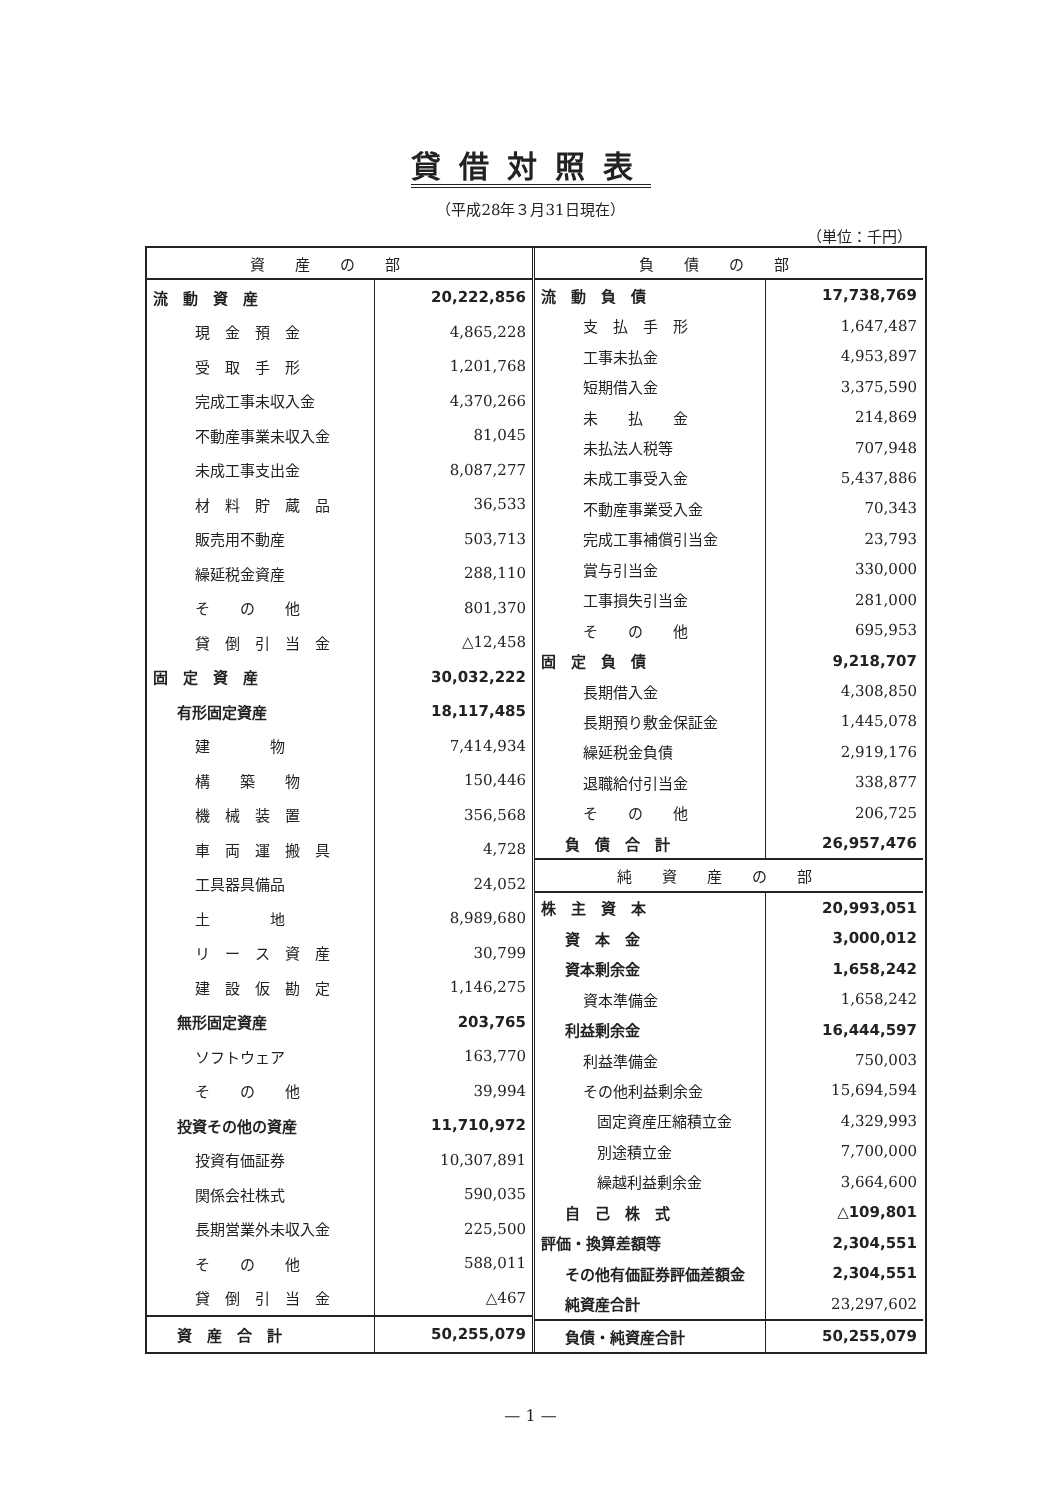貸借対照表
（平成28年３月31日現在）
（単位：千円）
| 資産の部 | |
| --- | --- |
| 流 動 資 産 | 20,222,856 |
| 現 金 預 金 | 4,865,228 |
| 受 取 手 形 | 1,201,768 |
| 完成工事未収入金 | 4,370,266 |
| 不動産事業未収入金 | 81,045 |
| 未成工事支出金 | 8,087,277 |
| 材 料 貯 蔵 品 | 36,533 |
| 販売用不動産 | 503,713 |
| 繰延税金資産 | 288,110 |
| そ の 他 | 801,370 |
| 貸 倒 引 当 金 | △12,458 |
| 固 定 資 産 | 30,032,222 |
| 有形固定資産 | 18,117,485 |
| 建 物 | 7,414,934 |
| 構 築 物 | 150,446 |
| 機 械 装 置 | 356,568 |
| 車 両 運 搬 具 | 4,728 |
| 工具器具備品 | 24,052 |
| 土 地 | 8,989,680 |
| リ ー ス 資 産 | 30,799 |
| 建 設 仮 勘 定 | 1,146,275 |
| 無形固定資産 | 203,765 |
| ソフトウェア | 163,770 |
| そ の 他 | 39,994 |
| 投資その他の資産 | 11,710,972 |
| 投資有価証券 | 10,307,891 |
| 関係会社株式 | 590,035 |
| 長期営業外未収入金 | 225,500 |
| そ の 他 | 588,011 |
| 貸 倒 引 当 金 | △467 |
| 資 産 合 計 | 50,255,079 |
| 負債の部 | |
| --- | --- |
| 流 動 負 債 | 17,738,769 |
| 支 払 手 形 | 1,647,487 |
| 工事未払金 | 4,953,897 |
| 短期借入金 | 3,375,590 |
| 未 払 金 | 214,869 |
| 未払法人税等 | 707,948 |
| 未成工事受入金 | 5,437,886 |
| 不動産事業受入金 | 70,343 |
| 完成工事補償引当金 | 23,793 |
| 賞与引当金 | 330,000 |
| 工事損失引当金 | 281,000 |
| そ の 他 | 695,953 |
| 固 定 負 債 | 9,218,707 |
| 長期借入金 | 4,308,850 |
| 長期預り敷金保証金 | 1,445,078 |
| 繰延税金負債 | 2,919,176 |
| 退職給付引当金 | 338,877 |
| そ の 他 | 206,725 |
| 負 債 合 計 | 26,957,476 |
| 純資産の部 | |
| 株 主 資 本 | 20,993,051 |
| 資 本 金 | 3,000,012 |
| 資本剰余金 | 1,658,242 |
| 資本準備金 | 1,658,242 |
| 利益剰余金 | 16,444,597 |
| 利益準備金 | 750,003 |
| その他利益剰余金 | 15,694,594 |
| 固定資産圧縮積立金 | 4,329,993 |
| 別途積立金 | 7,700,000 |
| 繰越利益剰余金 | 3,664,600 |
| 自 己 株 式 | △109,801 |
| 評価・換算差額等 | 2,304,551 |
| その他有価証券評価差額金 | 2,304,551 |
| 純資産合計 | 23,297,602 |
| 負債・純資産合計 | 50,255,079 |
— 1 —